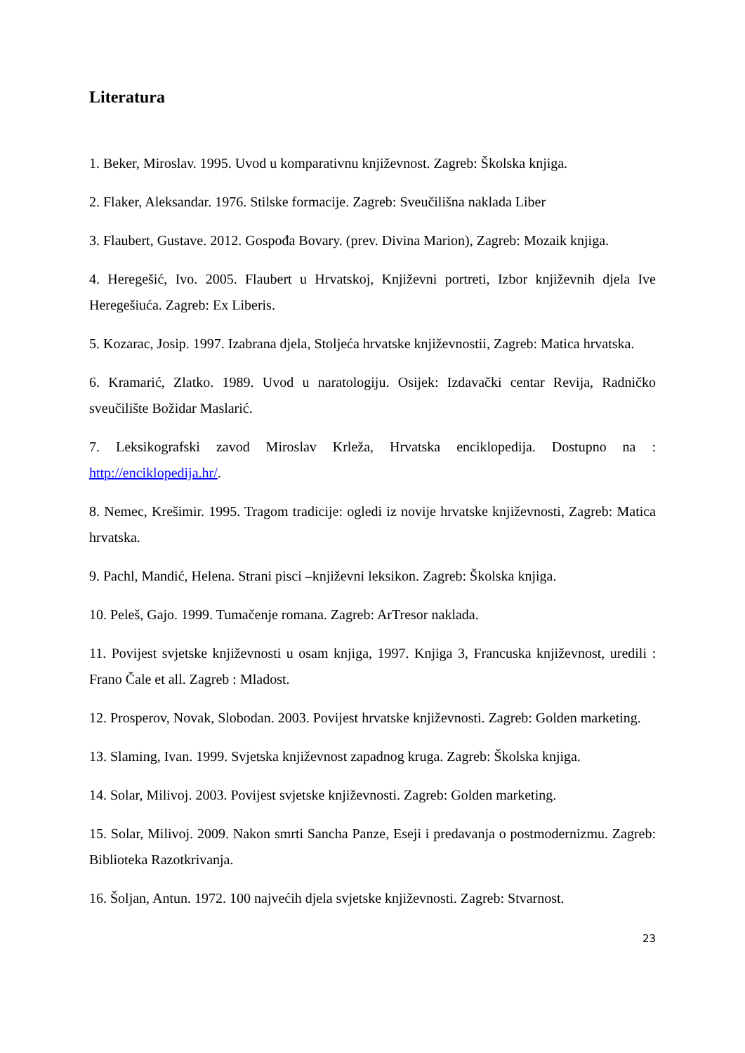Literatura
1. Beker, Miroslav. 1995. Uvod u komparativnu književnost. Zagreb: Školska knjiga.
2. Flaker, Aleksandar. 1976. Stilske formacije. Zagreb: Sveučilišna naklada Liber
3. Flaubert, Gustave. 2012. Gospođa Bovary. (prev. Divina Marion), Zagreb: Mozaik knjiga.
4. Heregešić, Ivo. 2005. Flaubert u Hrvatskoj, Književni portreti, Izbor književnih djela Ive Heregešiuća. Zagreb: Ex Liberis.
5. Kozarac, Josip. 1997. Izabrana djela, Stoljeća hrvatske književnostii, Zagreb: Matica hrvatska.
6. Kramarić, Zlatko. 1989. Uvod u naratologiju. Osijek: Izdavački centar Revija, Radničko sveučilište Božidar Maslarić.
7. Leksikografski zavod Miroslav Krleža, Hrvatska enciklopedija. Dostupno na : http://enciklopedija.hr/.
8. Nemec, Krešimir. 1995. Tragom tradicije: ogledi iz novije hrvatske književnosti, Zagreb: Matica hrvatska.
9. Pachl, Mandić, Helena. Strani pisci –književni leksikon. Zagreb: Školska knjiga.
10. Peleš, Gajo. 1999. Tumačenje romana. Zagreb: ArTresor naklada.
11. Povijest svjetske književnosti u osam knjiga, 1997. Knjiga 3, Francuska književnost, uredili : Frano Čale et all. Zagreb : Mladost.
12. Prosperov, Novak, Slobodan. 2003. Povijest hrvatske književnosti. Zagreb: Golden marketing.
13. Slaming, Ivan. 1999. Svjetska književnost zapadnog kruga. Zagreb: Školska knjiga.
14. Solar, Milivoj. 2003. Povijest svjetske književnosti. Zagreb: Golden marketing.
15. Solar, Milivoj. 2009. Nakon smrti Sancha Panze, Eseji i predavanja o postmodernizmu. Zagreb: Biblioteka Razotkrivanja.
16. Šoljan, Antun. 1972. 100 najvećih djela svjetske književnosti. Zagreb: Stvarnost.
23